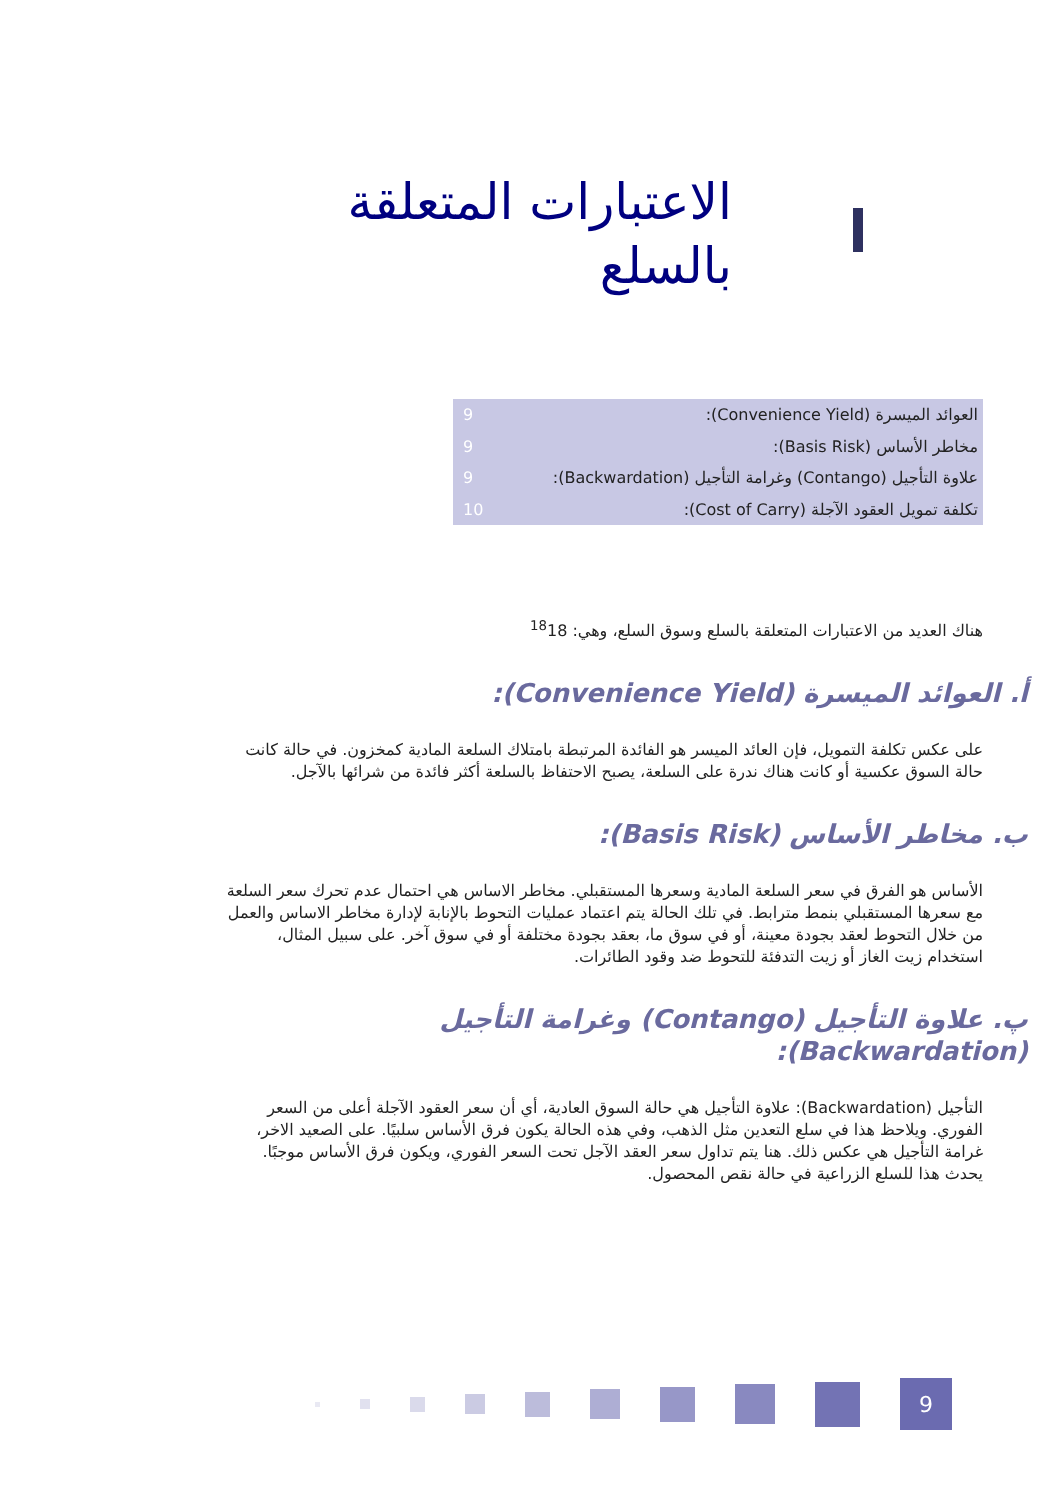الاعتبارات المتعلقة بالسلع
العوائد الميسرة (Convenience Yield): 9
مخاطر الأساس (Basis Risk): 9
علاوة التأجيل (Contango) وغرامة التأجيل (Backwardation): 9
تكلفة تمويل العقود الآجلة (Cost of Carry): 10
هناك العديد من الاعتبارات المتعلقة بالسلع وسوق السلع، وهي: <sup>18</sup>18
أ. العوائد الميسرة (Convenience Yield):
على عكس تكلفة التمويل، فإن العائد الميسر هو الفائدة المرتبطة بامتلاك السلعة المادية كمخزون. في حالة كانت حالة السوق عكسية أو كانت هناك ندرة على السلعة، يصبح الاحتفاظ بالسلعة أكثر فائدة من شرائها بالآجل.
ب. مخاطر الأساس (Basis Risk):
الأساس هو الفرق في سعر السلعة المادية وسعرها المستقبلي. مخاطر الاساس هي احتمال عدم تحرك سعر السلعة مع سعرها المستقبلي بنمط مترابط. في تلك الحالة يتم اعتماد عمليات التحوط بالإنابة لإدارة مخاطر الاساس والعمل من خلال التحوط لعقد بجودة معينة، أو في سوق ما، بعقد بجودة مختلفة أو في سوق آخر. على سبيل المثال، استخدام زيت الغاز أو زيت التدفئة للتحوط ضد وقود الطائرات.
پ. علاوة التأجيل (Contango) وغرامة التأجيل (Backwardation):
التأجيل (Backwardation): علاوة التأجيل هي حالة السوق العادية، أي أن سعر العقود الآجلة أعلى من السعر الفوري. ويلاحظ هذا في سلع التعدين مثل الذهب، وفي هذه الحالة يكون فرق الأساس سلبيًا. على الصعيد الاخر، غرامة التأجيل هي عكس ذلك. هنا يتم تداول سعر العقد الآجل تحت السعر الفوري، ويكون فرق الأساس موجبًا. يحدث هذا للسلع الزراعية في حالة نقص المحصول.
9